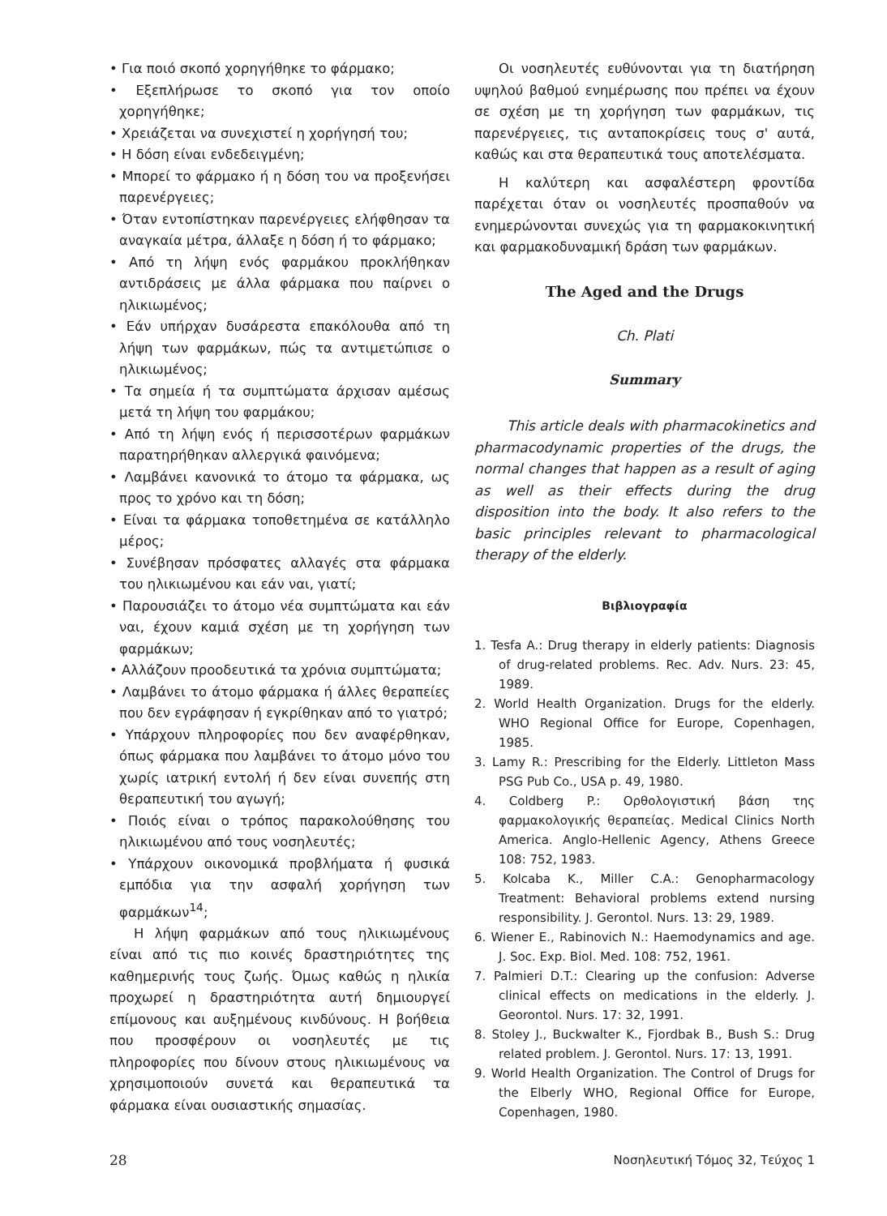• Για ποιό σκοπό χορηγήθηκε το φάρμακο;
• Εξεπλήρωσε το σκοπό για τον οποίο χορηγήθηκε;
• Χρειάζεται να συνεχιστεί η χορήγησή του;
• Η δόση είναι ενδεδειγμένη;
• Μπορεί το φάρμακο ή η δόση του να προξενήσει παρενέργειες;
• Όταν εντοπίστηκαν παρενέργειες ελήφθησαν τα αναγκαία μέτρα, άλλαξε η δόση ή το φάρμακο;
• Από τη λήψη ενός φαρμάκου προκλήθηκαν αντιδράσεις με άλλα φάρμακα που παίρνει ο ηλικιωμένος;
• Εάν υπήρχαν δυσάρεστα επακόλουθα από τη λήψη των φαρμάκων, πώς τα αντιμετώπισε ο ηλικιωμένος;
• Τα σημεία ή τα συμπτώματα άρχισαν αμέσως μετά τη λήψη του φαρμάκου;
• Από τη λήψη ενός ή περισσοτέρων φαρμάκων παρατηρήθηκαν αλλεργικά φαινόμενα;
• Λαμβάνει κανονικά το άτομο τα φάρμακα, ως προς το χρόνο και τη δόση;
• Είναι τα φάρμακα τοποθετημένα σε κατάλληλο μέρος;
• Συνέβησαν πρόσφατες αλλαγές στα φάρμακα του ηλικιωμένου και εάν ναι, γιατί;
• Παρουσιάζει το άτομο νέα συμπτώματα και εάν ναι, έχουν καμιά σχέση με τη χορήγηση των φαρμάκων;
• Αλλάζουν προοδευτικά τα χρόνια συμπτώματα;
• Λαμβάνει το άτομο φάρμακα ή άλλες θεραπείες που δεν εγράφησαν ή εγκρίθηκαν από το γιατρό;
• Υπάρχουν πληροφορίες που δεν αναφέρθηκαν, όπως φάρμακα που λαμβάνει το άτομο μόνο του χωρίς ιατρική εντολή ή δεν είναι συνεπής στη θεραπευτική του αγωγή;
• Ποιός είναι ο τρόπος παρακολούθησης του ηλικιωμένου από τους νοσηλευτές;
• Υπάρχουν οικονομικά προβλήματα ή φυσικά εμπόδια για την ασφαλή χορήγηση των φαρμάκων<sup>14</sup>;
Η λήψη φαρμάκων από τους ηλικιωμένους είναι από τις πιο κοινές δραστηριότητες της καθημερινής τους ζωής. Όμως καθώς η ηλικία προχωρεί η δραστηριότητα αυτή δημιουργεί επίμονους και αυξημένους κινδύνους. Η βοήθεια που προσφέρουν οι νοσηλευτές με τις πληροφορίες που δίνουν στους ηλικιωμένους να χρησιμοποιούν συνετά και θεραπευτικά τα φάρμακα είναι ουσιαστικής σημασίας.
Οι νοσηλευτές ευθύνονται για τη διατήρηση υψηλού βαθμού ενημέρωσης που πρέπει να έχουν σε σχέση με τη χορήγηση των φαρμάκων, τις παρενέργειες, τις ανταποκρίσεις τους σ' αυτά, καθώς και στα θεραπευτικά τους αποτελέσματα.
Η καλύτερη και ασφαλέστερη φροντίδα παρέχεται όταν οι νοσηλευτές προσπαθούν να ενημερώνονται συνεχώς για τη φαρμακοκινητική και φαρμακοδυναμική δράση των φαρμάκων.
The Aged and the Drugs
Ch. Plati
Summary
This article deals with pharmacokinetics and pharmacodynamic properties of the drugs, the normal changes that happen as a result of aging as well as their effects during the drug disposition into the body. It also refers to the basic principles relevant to pharmacological therapy of the elderly.
Βιβλιογραφία
1. Tesfa A.: Drug therapy in elderly patients: Diagnosis of drug-related problems. Rec. Adv. Nurs. 23: 45, 1989.
2. World Health Organization. Drugs for the elderly. WHO Regional Office for Europe, Copenhagen, 1985.
3. Lamy R.: Prescribing for the Elderly. Littleton Mass PSG Pub Co., USA p. 49, 1980.
4. Coldberg P.: Ορθολογιστική βάση της φαρμακολογικής θεραπείας. Medical Clinics North America. Anglo-Hellenic Agency, Athens Greece 108: 752, 1983.
5. Kolcaba K., Miller C.A.: Genopharmacology Treatment: Behavioral problems extend nursing responsibility. J. Gerontol. Nurs. 13: 29, 1989.
6. Wiener E., Rabinovich N.: Haemodynamics and age. J. Soc. Exp. Biol. Med. 108: 752, 1961.
7. Palmieri D.T.: Clearing up the confusion: Adverse clinical effects on medications in the elderly. J. Georontol. Nurs. 17: 32, 1991.
8. Stoley J., Buckwalter K., Fjordbak B., Bush S.: Drug related problem. J. Gerontol. Nurs. 17: 13, 1991.
9. World Health Organization. The Control of Drugs for the Elberly WHO, Regional Office for Europe, Copenhagen, 1980.
28 Νοσηλευτική Τόμος 32, Τεύχος 1